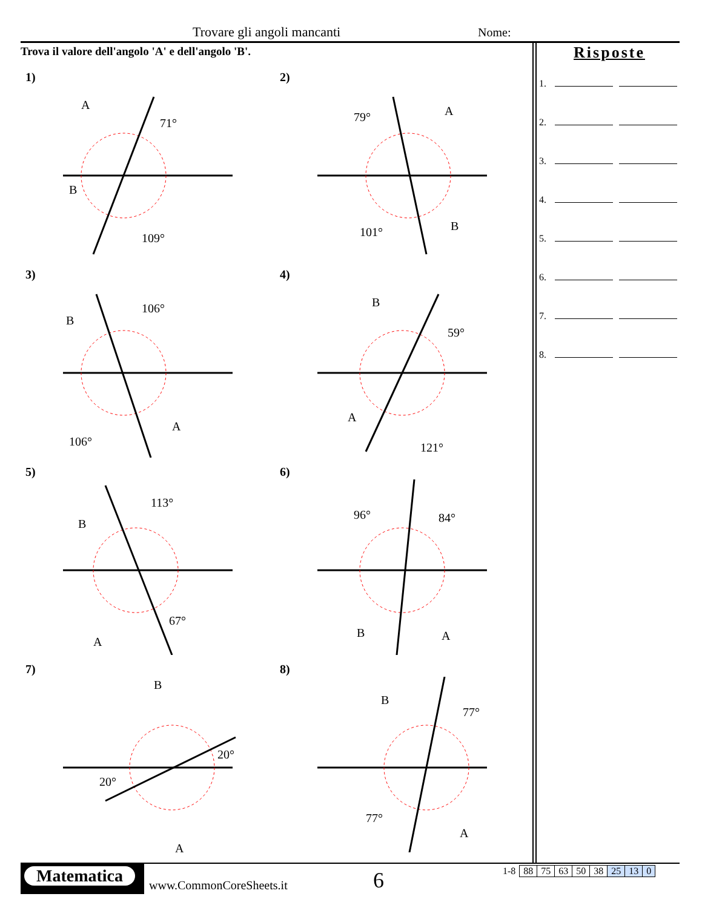Trovare gli angoli mancanti Nome:
Trova il valore dell'angolo 'A' e dell'angolo 'B'.
1)
A
71°
B
109°
2)
79°
A
101°
B
3)
B
106°
106°
A
4)
B
59°
A
121°
5)
B
113°
67°
A
6)
96°
84°
B
A
7)
B
20°
20°
A
8)
B
77°
77°
A
Risposte
1.
2.
3.
4.
5.
6.
7.
8.
Matematica
www.CommonCoreSheets.it 6
| 1-8 | 88 | 75 | 63 | 50 | 38 | 25 | 13 | 0 |